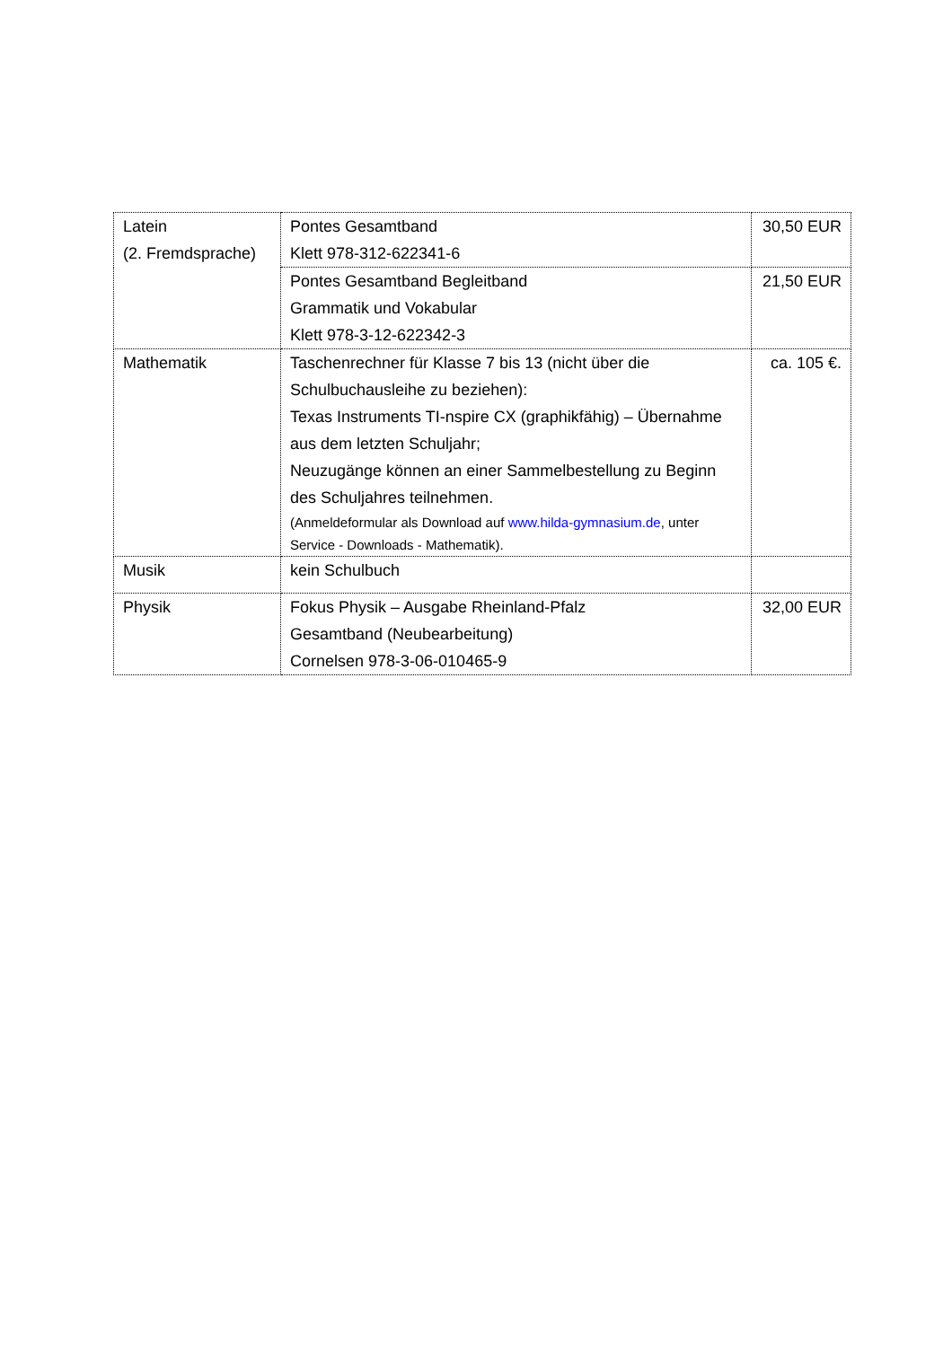| Latein (2. Fremdsprache) | Pontes Gesamtband Klett 978-312-622341-6 | 30,50 EUR |
| | Pontes Gesamtband Begleitband Grammatik und Vokabular Klett 978-3-12-622342-3 | 21,50 EUR |
| Mathematik | Taschenrechner für Klasse 7 bis 13 (nicht über die Schulbuchausleihe zu beziehen): Texas Instruments TI-nspire CX (graphikfähig) – Übernahme aus dem letzten Schuljahr; Neuzugänge können an einer Sammelbestellung zu Beginn des Schuljahres teilnehmen. (Anmeldeformular als Download auf www.hilda-gymnasium.de , unter Service - Downloads - Mathematik). | ca. 105 €. |
| Musik | kein Schulbuch | |
| Physik | Fokus Physik – Ausgabe Rheinland-Pfalz Gesamtband (Neubearbeitung) Cornelsen 978-3-06-010465-9 | 32,00 EUR |